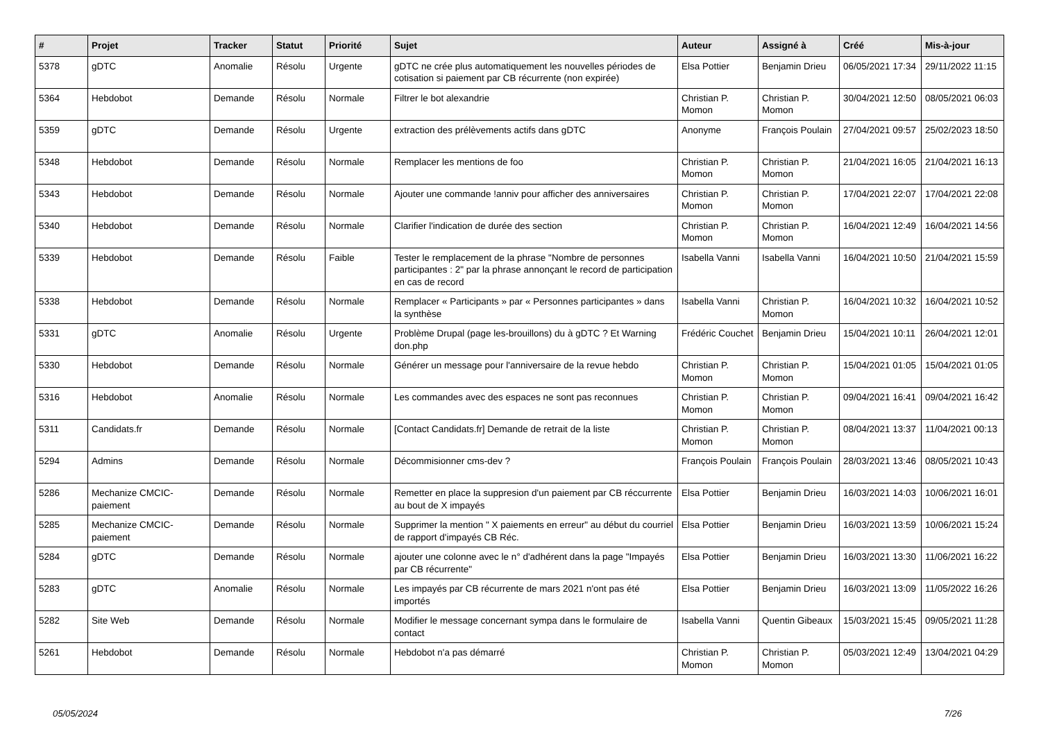| # | Projet | Tracker | Statut | Priorité | Sujet | Auteur | Assigné à | Créé | Mis-à-jour |
| --- | --- | --- | --- | --- | --- | --- | --- | --- | --- |
| 5378 | gDTC | Anomalie | Résolu | Urgente | gDTC ne crée plus automatiquement les nouvelles périodes de cotisation si paiement par CB récurrente (non expirée) | Elsa Pottier | Benjamin Drieu | 06/05/2021 17:34 | 29/11/2022 11:15 |
| 5364 | Hebdobot | Demande | Résolu | Normale | Filtrer le bot alexandrie | Christian P. Momon | Christian P. Momon | 30/04/2021 12:50 | 08/05/2021 06:03 |
| 5359 | gDTC | Demande | Résolu | Urgente | extraction des prélèvements actifs dans gDTC | Anonyme | François Poulain | 27/04/2021 09:57 | 25/02/2023 18:50 |
| 5348 | Hebdobot | Demande | Résolu | Normale | Remplacer les mentions de foo | Christian P. Momon | Christian P. Momon | 21/04/2021 16:05 | 21/04/2021 16:13 |
| 5343 | Hebdobot | Demande | Résolu | Normale | Ajouter une commande !anniv pour afficher des anniversaires | Christian P. Momon | Christian P. Momon | 17/04/2021 22:07 | 17/04/2021 22:08 |
| 5340 | Hebdobot | Demande | Résolu | Normale | Clarifier l'indication de durée des section | Christian P. Momon | Christian P. Momon | 16/04/2021 12:49 | 16/04/2021 14:56 |
| 5339 | Hebdobot | Demande | Résolu | Faible | Tester le remplacement de la phrase "Nombre de personnes participantes : 2" par la phrase annonçant le record de participation en cas de record | Isabella Vanni | Isabella Vanni | 16/04/2021 10:50 | 21/04/2021 15:59 |
| 5338 | Hebdobot | Demande | Résolu | Normale | Remplacer « Participants » par « Personnes participantes » dans la synthèse | Isabella Vanni | Christian P. Momon | 16/04/2021 10:32 | 16/04/2021 10:52 |
| 5331 | gDTC | Anomalie | Résolu | Urgente | Problème Drupal (page les-brouillons) du à gDTC ? Et Warning don.php | Frédéric Couchet | Benjamin Drieu | 15/04/2021 10:11 | 26/04/2021 12:01 |
| 5330 | Hebdobot | Demande | Résolu | Normale | Générer un message pour l'anniversaire de la revue hebdo | Christian P. Momon | Christian P. Momon | 15/04/2021 01:05 | 15/04/2021 01:05 |
| 5316 | Hebdobot | Anomalie | Résolu | Normale | Les commandes avec des espaces ne sont pas reconnues | Christian P. Momon | Christian P. Momon | 09/04/2021 16:41 | 09/04/2021 16:42 |
| 5311 | Candidats.fr | Demande | Résolu | Normale | [Contact Candidats.fr] Demande de retrait de la liste | Christian P. Momon | Christian P. Momon | 08/04/2021 13:37 | 11/04/2021 00:13 |
| 5294 | Admins | Demande | Résolu | Normale | Décommisionner cms-dev ? | François Poulain | François Poulain | 28/03/2021 13:46 | 08/05/2021 10:43 |
| 5286 | Mechanize CMCIC-paiement | Demande | Résolu | Normale | Remetter en place la suppresion d'un paiement par CB réccurrente au bout de X impayés | Elsa Pottier | Benjamin Drieu | 16/03/2021 14:03 | 10/06/2021 16:01 |
| 5285 | Mechanize CMCIC-paiement | Demande | Résolu | Normale | Supprimer la mention " X paiements en erreur" au début du courriel de rapport d'impayés CB Réc. | Elsa Pottier | Benjamin Drieu | 16/03/2021 13:59 | 10/06/2021 15:24 |
| 5284 | gDTC | Demande | Résolu | Normale | ajouter une colonne avec le n° d'adhérent dans la page "Impayés par CB récurrente" | Elsa Pottier | Benjamin Drieu | 16/03/2021 13:30 | 11/06/2021 16:22 |
| 5283 | gDTC | Anomalie | Résolu | Normale | Les impayés par CB récurrente de mars 2021 n'ont pas été importés | Elsa Pottier | Benjamin Drieu | 16/03/2021 13:09 | 11/05/2022 16:26 |
| 5282 | Site Web | Demande | Résolu | Normale | Modifier le message concernant sympa dans le formulaire de contact | Isabella Vanni | Quentin Gibeaux | 15/03/2021 15:45 | 09/05/2021 11:28 |
| 5261 | Hebdobot | Demande | Résolu | Normale | Hebdobot n'a pas démarré | Christian P. Momon | Christian P. Momon | 05/03/2021 12:49 | 13/04/2021 04:29 |
05/05/2024 7/26